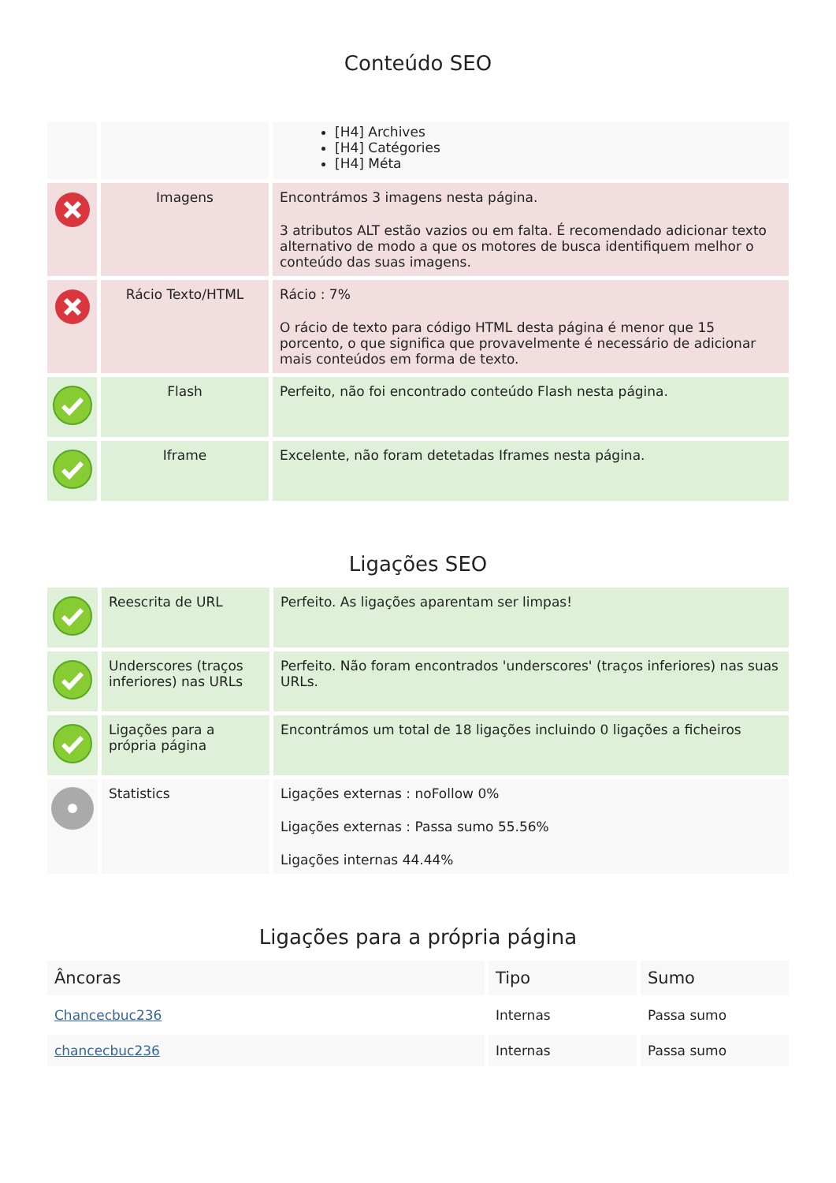Conteúdo SEO
| | | [H4] Archives [H4] Catégories [H4] Méta |
| | Imagens | Encontrámos 3 imagens nesta página. 3 atributos ALT estão vazios ou em falta. É recomendado adicionar texto alternativo de modo a que os motores de busca identifiquem melhor o conteúdo das suas imagens. |
| | Rácio Texto/HTML | Rácio : 7% O rácio de texto para código HTML desta página é menor que 15 porcento, o que significa que provavelmente é necessário de adicionar mais conteúdos em forma de texto. |
| | Flash | Perfeito, não foi encontrado conteúdo Flash nesta página. |
| | Iframe | Excelente, não foram detetadas Iframes nesta página. |
Ligações SEO
| | Reescrita de URL | Perfeito. As ligações aparentam ser limpas! |
| | Underscores (traços inferiores) nas URLs | Perfeito. Não foram encontrados 'underscores' (traços inferiores) nas suas URLs. |
| | Ligações para a própria página | Encontrámos um total de 18 ligações incluindo 0 ligações a ficheiros |
| | Statistics | Ligações externas : noFollow 0% Ligações externas : Passa sumo 55.56% Ligações internas 44.44% |
Ligações para a própria página
| Âncoras | Tipo | Sumo |
| --- | --- | --- |
| Chancecbuc236 | Internas | Passa sumo |
| chancecbuc236 | Internas | Passa sumo |